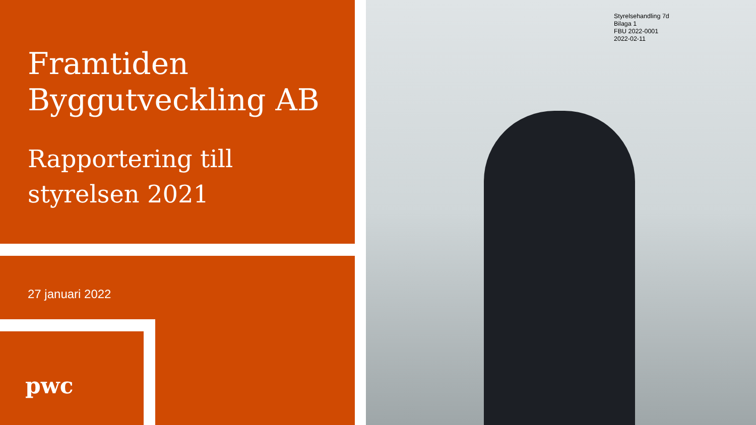Framtiden
Byggutveckling AB
Rapportering till
styrelsen 2021
27 januari 2022
pwc
Styrelsehandling 7d
Bilaga 1
FBU 2022-0001
2022-02-11